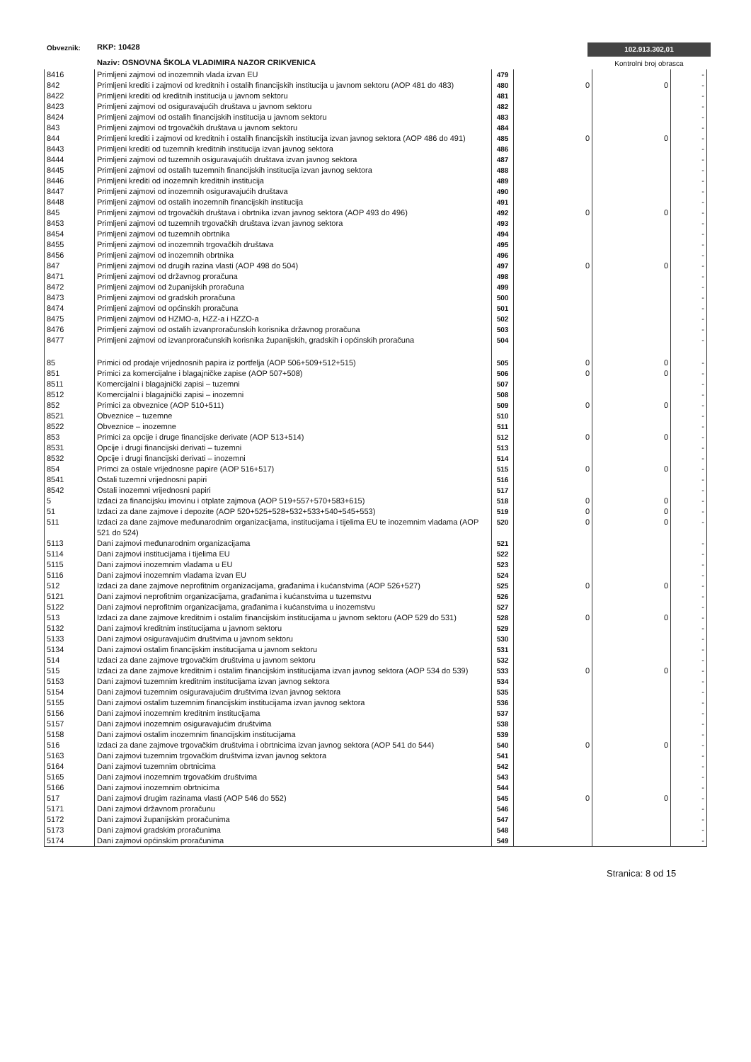Obveznik: RKP: 10428
Naziv: OSNOVNA ŠKOLA VLADIMIRA NAZOR CRIKVENICA
102.913.302,01
Kontrolni broj obrasca
| 8416 | Primljeni zajmovi od inozemnih vlada izvan EU | 479 | | | - |
| 842 | Primljeni krediti i zajmovi od kreditnih i ostalih financijskih institucija u javnom sektoru (AOP 481 do 483) | 480 | 0 | 0 | - |
| 8422 | Primljeni krediti od kreditnih institucija u javnom sektoru | 481 | | | - |
| 8423 | Primljeni zajmovi od osiguravajućih društava u javnom sektoru | 482 | | | - |
| 8424 | Primljeni zajmovi od ostalih financijskih institucija u javnom sektoru | 483 | | | - |
| 843 | Primljeni zajmovi od trgovačkih društava u javnom sektoru | 484 | | | - |
| 844 | Primljeni krediti i zajmovi od kreditnih i ostalih financijskih institucija izvan javnog sektora (AOP 486 do 491) | 485 | 0 | 0 | - |
| 8443 | Primljeni krediti od tuzemnih kreditnih institucija izvan javnog sektora | 486 | | | - |
| 8444 | Primljeni zajmovi od tuzemnih osiguravajućih društava izvan javnog sektora | 487 | | | - |
| 8445 | Primljeni zajmovi od ostalih tuzemnih financijskih institucija izvan javnog sektora | 488 | | | - |
| 8446 | Primljeni krediti od inozemnih kreditnih institucija | 489 | | | - |
| 8447 | Primljeni zajmovi od inozemnih osiguravajućih društava | 490 | | | - |
| 8448 | Primljeni zajmovi od ostalih inozemnih financijskih institucija | 491 | | | - |
| 845 | Primljeni zajmovi od trgovačkih društava i obrtnika izvan javnog sektora (AOP 493 do 496) | 492 | 0 | 0 | - |
| 8453 | Primljeni zajmovi od tuzemnih trgovačkih društava izvan javnog sektora | 493 | | | - |
| 8454 | Primljeni zajmovi od tuzemnih obrtnika | 494 | | | - |
| 8455 | Primljeni zajmovi od inozemnih trgovačkih društava | 495 | | | - |
| 8456 | Primljeni zajmovi od inozemnih obrtnika | 496 | | | - |
| 847 | Primljeni zajmovi od drugih razina vlasti (AOP 498 do 504) | 497 | 0 | 0 | - |
| 8471 | Primljeni zajmovi od državnog proračuna | 498 | | | - |
| 8472 | Primljeni zajmovi od županijskih proračuna | 499 | | | - |
| 8473 | Primljeni zajmovi od gradskih proračuna | 500 | | | - |
| 8474 | Primljeni zajmovi od općinskih proračuna | 501 | | | - |
| 8475 | Primljeni zajmovi od HZMO-a, HZZ-a i HZZO-a | 502 | | | - |
| 8476 | Primljeni zajmovi od ostalih izvanproračunskih korisnika državnog proračuna | 503 | | | - |
| 8477 | Primljeni zajmovi od izvanproračunskih korisnika županijskih, gradskih i općinskih proračuna | 504 | | | - |
| 85 | Primici od prodaje vrijednosnih papira iz portfelja (AOP 506+509+512+515) | 505 | 0 | 0 | - |
| 851 | Primici za komercijalne i blagajničke zapise (AOP 507+508) | 506 | 0 | 0 | - |
| 8511 | Komercijalni i blagajnički zapisi – tuzemni | 507 | | | - |
| 8512 | Komercijalni i blagajnički zapisi – inozemni | 508 | | | - |
| 852 | Primici za obveznice (AOP 510+511) | 509 | 0 | 0 | - |
| 8521 | Obveznice – tuzemne | 510 | | | - |
| 8522 | Obveznice – inozemne | 511 | | | - |
| 853 | Primici za opcije i druge financijske derivate (AOP 513+514) | 512 | 0 | 0 | - |
| 8531 | Opcije i drugi financijski derivati – tuzemni | 513 | | | - |
| 8532 | Opcije i drugi financijski derivati – inozemni | 514 | | | - |
| 854 | Primci za ostale vrijednosne papire (AOP 516+517) | 515 | 0 | 0 | - |
| 8541 | Ostali tuzemni vrijednosni papiri | 516 | | | - |
| 8542 | Ostali inozemni vrijednosni papiri | 517 | | | - |
| 5 | Izdaci za financijsku imovinu i otplate zajmova (AOP 519+557+570+583+615) | 518 | 0 | 0 | - |
| 51 | Izdaci za dane zajmove i depozite (AOP 520+525+528+532+533+540+545+553) | 519 | 0 | 0 | - |
| 511 | Izdaci za dane zajmove međunarodnim organizacijama, institucijama i tijelima EU te inozemnim vladama (AOP 521 do 524) | 520 | 0 | 0 | - |
| 5113 | Dani zajmovi međunarodnim organizacijama | 521 | | | - |
| 5114 | Dani zajmovi institucijama i tijelima EU | 522 | | | - |
| 5115 | Dani zajmovi inozemnim vladama u EU | 523 | | | - |
| 5116 | Dani zajmovi inozemnim vladama izvan EU | 524 | | | - |
| 512 | Izdaci za dane zajmove neprofitnim organizacijama, građanima i kućanstvima (AOP 526+527) | 525 | 0 | 0 | - |
| 5121 | Dani zajmovi neprofitnim organizacijama, građanima i kućanstvima u tuzemstvu | 526 | | | - |
| 5122 | Dani zajmovi neprofitnim organizacijama, građanima i kućanstvima u inozemstvu | 527 | | | - |
| 513 | Izdaci za dane zajmove kreditnim i ostalim financijskim institucijama u javnom sektoru (AOP 529 do 531) | 528 | 0 | 0 | - |
| 5132 | Dani zajmovi kreditnim institucijama u javnom sektoru | 529 | | | - |
| 5133 | Dani zajmovi osiguravajućim društvima u javnom sektoru | 530 | | | - |
| 5134 | Dani zajmovi ostalim financijskim institucijama u javnom sektoru | 531 | | | - |
| 514 | Izdaci za dane zajmove trgovačkim društvima u javnom sektoru | 532 | | | - |
| 515 | Izdaci za dane zajmove kreditnim i ostalim financijskim institucijama izvan javnog sektora (AOP 534 do 539) | 533 | 0 | 0 | - |
| 5153 | Dani zajmovi tuzemnim kreditnim institucijama izvan javnog sektora | 534 | | | - |
| 5154 | Dani zajmovi tuzemnim osiguravajućim društvima izvan javnog sektora | 535 | | | - |
| 5155 | Dani zajmovi ostalim tuzemnim financijskim institucijama izvan javnog sektora | 536 | | | - |
| 5156 | Dani zajmovi inozemnim kreditnim institucijama | 537 | | | - |
| 5157 | Dani zajmovi inozemnim osiguravajućim društvima | 538 | | | - |
| 5158 | Dani zajmovi ostalim inozemnim financijskim institucijama | 539 | | | - |
| 516 | Izdaci za dane zajmove trgovačkim društvima i obrtnicima izvan javnog sektora (AOP 541 do 544) | 540 | 0 | 0 | - |
| 5163 | Dani zajmovi tuzemnim trgovačkim društvima izvan javnog sektora | 541 | | | - |
| 5164 | Dani zajmovi tuzemnim obrtnicima | 542 | | | - |
| 5165 | Dani zajmovi inozemnim trgovačkim društvima | 543 | | | - |
| 5166 | Dani zajmovi inozemnim obrtnicima | 544 | | | - |
| 517 | Dani zajmovi drugim razinama vlasti (AOP 546 do 552) | 545 | 0 | 0 | - |
| 5171 | Dani zajmovi državnom proračunu | 546 | | | - |
| 5172 | Dani zajmovi županijskim proračunima | 547 | | | - |
| 5173 | Dani zajmovi gradskim proračunima | 548 | | | - |
| 5174 | Dani zajmovi općinskim proračunima | 549 | | | - |
Stranica: 8 od 15